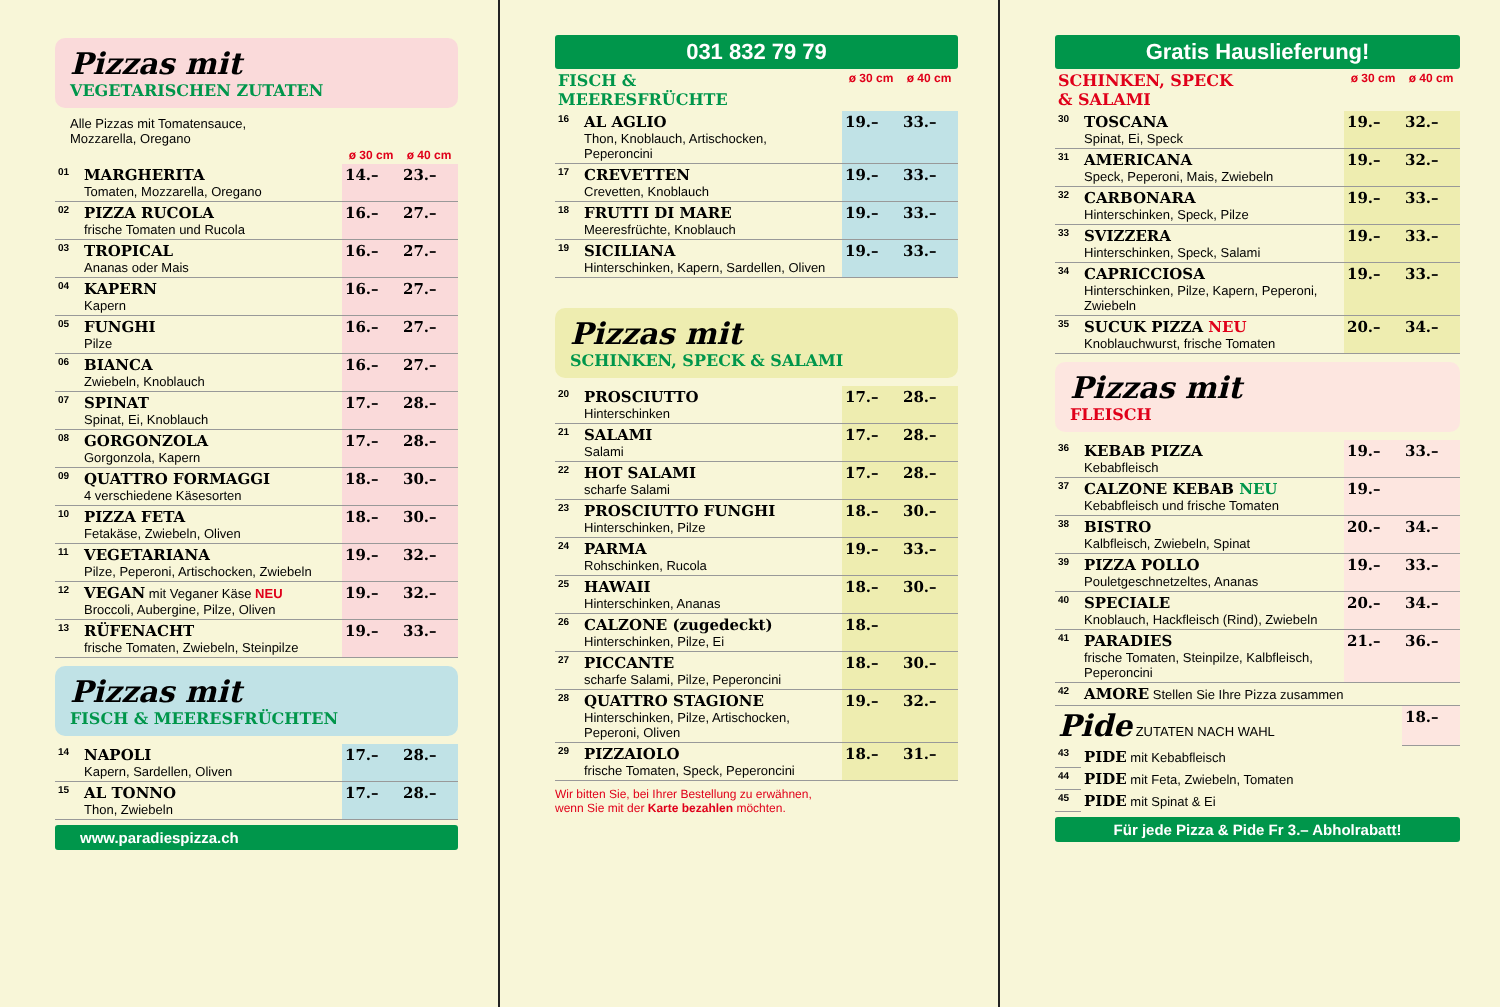Pizzas mit
VEGETARISCHEN ZUTATEN
Alle Pizzas mit Tomatensauce,
Mozzarella, Oregano
| | | ø 30 cm | ø 40 cm |
| --- | --- | --- | --- |
| 01 | MARGHERITA Tomaten, Mozzarella, Oregano | 14.– | 23.– |
| 02 | PIZZA RUCOLA frische Tomaten und Rucola | 16.– | 27.– |
| 03 | TROPICAL Ananas oder Mais | 16.– | 27.– |
| 04 | KAPERN Kapern | 16.– | 27.– |
| 05 | FUNGHI Pilze | 16.– | 27.– |
| 06 | BIANCA Zwiebeln, Knoblauch | 16.– | 27.– |
| 07 | SPINAT Spinat, Ei, Knoblauch | 17.– | 28.– |
| 08 | GORGONZOLA Gorgonzola, Kapern | 17.– | 28.– |
| 09 | QUATTRO FORMAGGI 4 verschiedene Käsesorten | 18.– | 30.– |
| 10 | PIZZA FETA Fetakäse, Zwiebeln, Oliven | 18.– | 30.– |
| 11 | VEGETARIANA Pilze, Peperoni, Artischocken, Zwiebeln | 19.– | 32.– |
| 12 | VEGAN mit Veganer Käse NEU Broccoli, Aubergine, Pilze, Oliven | 19.– | 32.– |
| 13 | RÜFENACHT frische Tomaten, Zwiebeln, Steinpilze | 19.– | 33.– |
Pizzas mit
FISCH & MEERESFRÜCHTEN
| 14 | NAPOLI Kapern, Sardellen, Oliven | 17.– | 28.– |
| 15 | AL TONNO Thon, Zwiebeln | 17.– | 28.– |
www.paradiespizza.ch
031 832 79 79
| FISCH & MEERESFRÜCHTE | | ø 30 cm | ø 40 cm |
| --- | --- | --- | --- |
| 16 | AL AGLIO Thon, Knoblauch, Artischocken, Peperoncini | 19.– | 33.– |
| 17 | CREVETTEN Crevetten, Knoblauch | 19.– | 33.– |
| 18 | FRUTTI DI MARE Meeresfrüchte, Knoblauch | 19.– | 33.– |
| 19 | SICILIANA Hinterschinken, Kapern, Sardellen, Oliven | 19.– | 33.– |
Pizzas mit
SCHINKEN, SPECK & SALAMI
| 20 | PROSCIUTTO Hinterschinken | 17.– | 28.– |
| 21 | SALAMI Salami | 17.– | 28.– |
| 22 | HOT SALAMI scharfe Salami | 17.– | 28.– |
| 23 | PROSCIUTTO FUNGHI Hinterschinken, Pilze | 18.– | 30.– |
| 24 | PARMA Rohschinken, Rucola | 19.– | 33.– |
| 25 | HAWAII Hinterschinken, Ananas | 18.– | 30.– |
| 26 | CALZONE (zugedeckt) Hinterschinken, Pilze, Ei | 18.– | |
| 27 | PICCANTE scharfe Salami, Pilze, Peperoncini | 18.– | 30.– |
| 28 | QUATTRO STAGIONE Hinterschinken, Pilze, Artischocken, Peperoni, Oliven | 19.– | 32.– |
| 29 | PIZZAIOLO frische Tomaten, Speck, Peperoncini | 18.– | 31.– |
Wir bitten Sie, bei Ihrer Bestellung zu erwähnen,
wenn Sie mit der Karte bezahlen möchten.
Gratis Hauslieferung!
| SCHINKEN, SPECK & SALAMI | | ø 30 cm | ø 40 cm |
| --- | --- | --- | --- |
| 30 | TOSCANA Spinat, Ei, Speck | 19.– | 32.– |
| 31 | AMERICANA Speck, Peperoni, Mais, Zwiebeln | 19.– | 32.– |
| 32 | CARBONARA Hinterschinken, Speck, Pilze | 19.– | 33.– |
| 33 | SVIZZERA Hinterschinken, Speck, Salami | 19.– | 33.– |
| 34 | CAPRICCIOSA Hinterschinken, Pilze, Kapern, Peperoni, Zwiebeln | 19.– | 33.– |
| 35 | SUCUK PIZZA NEU Knoblauchwurst, frische Tomaten | 20.– | 34.– |
Pizzas mit
FLEISCH
| 36 | KEBAB PIZZA Kebabfleisch | 19.– | 33.– |
| 37 | CALZONE KEBAB NEU Kebabfleisch und frische Tomaten | 19.– | |
| 38 | BISTRO Kalbfleisch, Zwiebeln, Spinat | 20.– | 34.– |
| 39 | PIZZA POLLO Pouletgeschnetzeltes, Ananas | 19.– | 33.– |
| 40 | SPECIALE Knoblauch, Hackfleisch (Rind), Zwiebeln | 20.– | 34.– |
| 41 | PARADIES frische Tomaten, Steinpilze, Kalbfleisch, Peperoncini | 21.– | 36.– |
| 42 | AMORE Stellen Sie Ihre Pizza zusammen | | |
| Pide ZUTATEN NACH WAHL | | | 18.– |
| 43 | PIDE mit Kebabfleisch | | |
| 44 | PIDE mit Feta, Zwiebeln, Tomaten | | |
| 45 | PIDE mit Spinat & Ei | | |
Für jede Pizza & Pide Fr 3.– Abholrabatt!